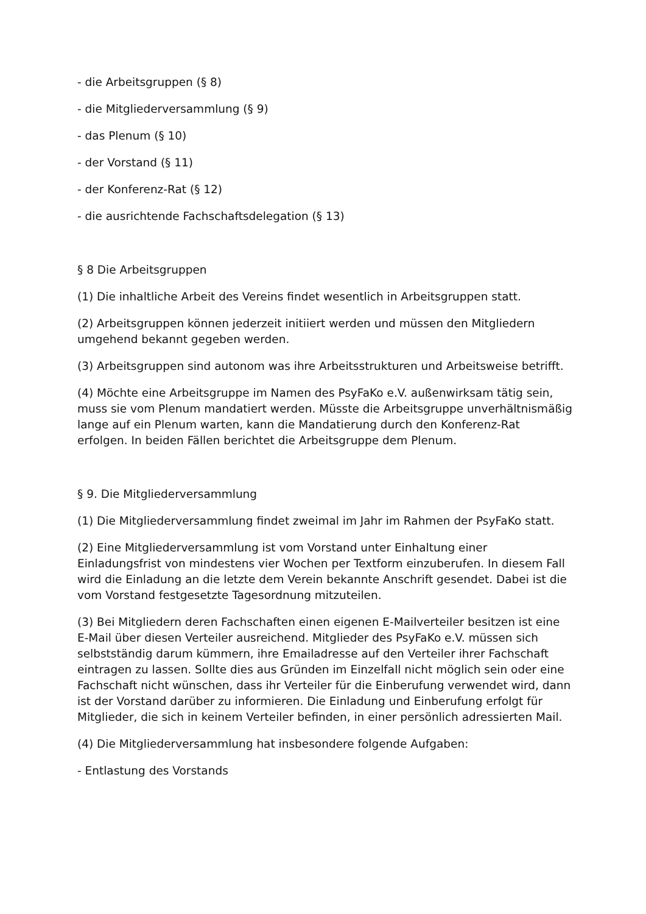- die Arbeitsgruppen (§ 8)
- die Mitgliederversammlung (§ 9)
- das Plenum (§ 10)
- der Vorstand (§ 11)
- der Konferenz-Rat (§ 12)
- die ausrichtende Fachschaftsdelegation (§ 13)
§ 8 Die Arbeitsgruppen
(1) Die inhaltliche Arbeit des Vereins findet wesentlich in Arbeitsgruppen statt.
(2) Arbeitsgruppen können jederzeit initiiert werden und müssen den Mitgliedern umgehend bekannt gegeben werden.
(3) Arbeitsgruppen sind autonom was ihre Arbeitsstrukturen und Arbeitsweise betrifft.
(4) Möchte eine Arbeitsgruppe im Namen des PsyFaKo e.V. außenwirksam tätig sein, muss sie vom Plenum mandatiert werden. Müsste die Arbeitsgruppe unverhältnismäßig lange auf ein Plenum warten, kann die Mandatierung durch den Konferenz-Rat erfolgen. In beiden Fällen berichtet die Arbeitsgruppe dem Plenum.
§ 9. Die Mitgliederversammlung
(1) Die Mitgliederversammlung findet zweimal im Jahr im Rahmen der PsyFaKo statt.
(2) Eine Mitgliederversammlung ist vom Vorstand unter Einhaltung einer Einladungsfrist von mindestens vier Wochen per Textform einzuberufen. In diesem Fall wird die Einladung an die letzte dem Verein bekannte Anschrift gesendet. Dabei ist die vom Vorstand festgesetzte Tagesordnung mitzuteilen.
(3) Bei Mitgliedern deren Fachschaften einen eigenen E-Mailverteiler besitzen ist eine E-Mail über diesen Verteiler ausreichend. Mitglieder des PsyFaKo e.V. müssen sich selbstständig darum kümmern, ihre Emailadresse auf den Verteiler ihrer Fachschaft eintragen zu lassen. Sollte dies aus Gründen im Einzelfall nicht möglich sein oder eine Fachschaft nicht wünschen, dass ihr Verteiler für die Einberufung verwendet wird, dann ist der Vorstand darüber zu informieren. Die Einladung und Einberufung erfolgt für Mitglieder, die sich in keinem Verteiler befinden, in einer persönlich adressierten Mail.
(4) Die Mitgliederversammlung hat insbesondere folgende Aufgaben:
- Entlastung des Vorstands